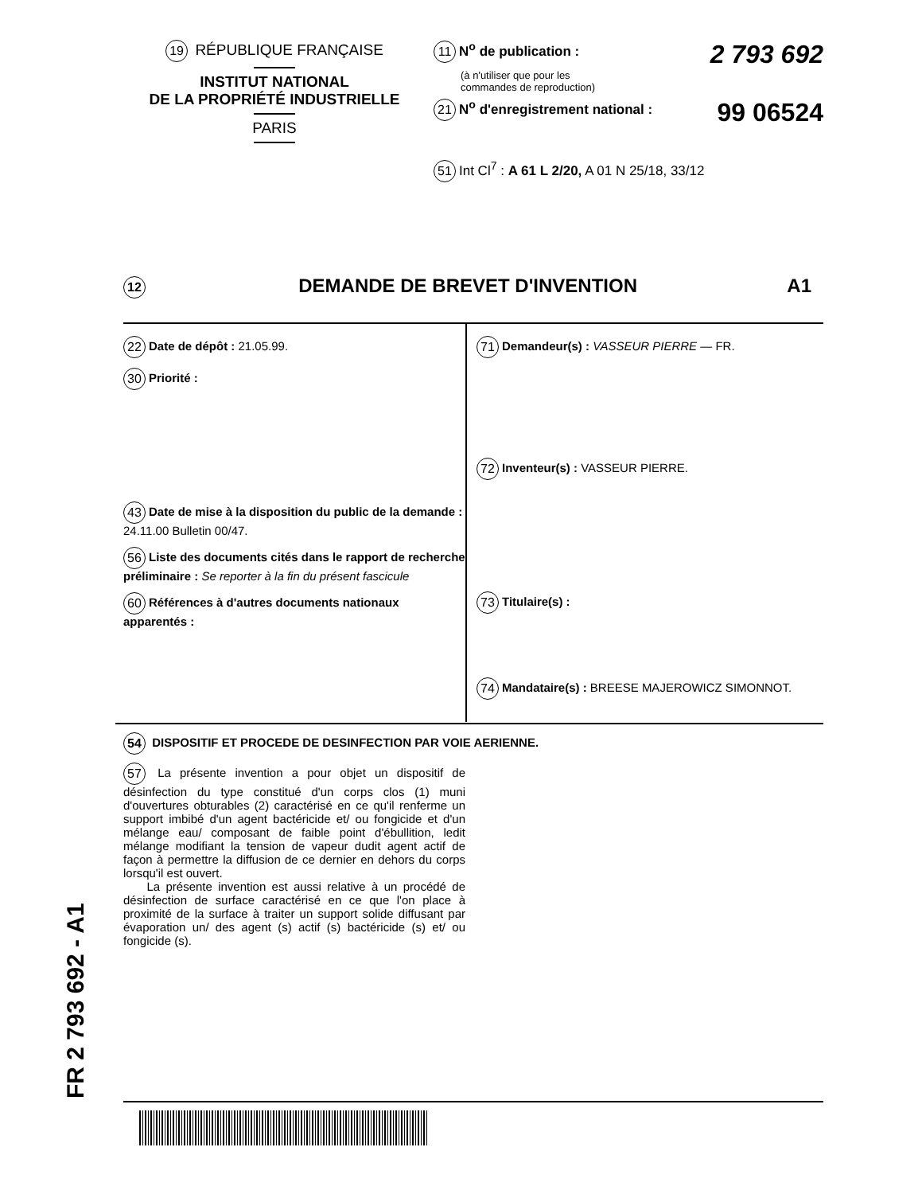19 RÉPUBLIQUE FRANÇAISE
INSTITUT NATIONAL
DE LA PROPRIÉTÉ INDUSTRIELLE
PARIS
11 N<sup>o</sup> de publication : 2 793 692
(à n'utiliser que pour les
commandes de reproduction)
21 N<sup>o</sup> d'enregistrement national : 99 06524
51 Int Cl<sup>7</sup> : A 61 L 2/20, A 01 N 25/18, 33/12
12 DEMANDE DE BREVET D'INVENTION A1
22 Date de dépôt : 21.05.99.
30 Priorité :
43 Date de mise à la disposition du public de la demande : 24.11.00 Bulletin 00/47.
56 Liste des documents cités dans le rapport de recherche préliminaire : Se reporter à la fin du présent fascicule
60 Références à d'autres documents nationaux apparentés :
71 Demandeur(s) : VASSEUR PIERRE — FR.
72 Inventeur(s) : VASSEUR PIERRE.
73 Titulaire(s) :
74 Mandataire(s) : BREESE MAJEROWICZ SIMONNOT.
54 DISPOSITIF ET PROCEDE DE DESINFECTION PAR VOIE AERIENNE.
57 La présente invention a pour objet un dispositif de désinfection du type constitué d'un corps clos (1) muni d'ouvertures obturables (2) caractérisé en ce qu'il renferme un support imbibé d'un agent bactéricide et/ ou fongicide et d'un mélange eau/ composant de faible point d'ébullition, ledit mélange modifiant la tension de vapeur dudit agent actif de façon à permettre la diffusion de ce dernier en dehors du corps lorsqu'il est ouvert.
La présente invention est aussi relative à un procédé de désinfection de surface caractérisé en ce que l'on place à proximité de la surface à traiter un support solide diffusant par évaporation un/ des agent (s) actif (s) bactéricide (s) et/ ou fongicide (s).
FR 2 793 692 - A1